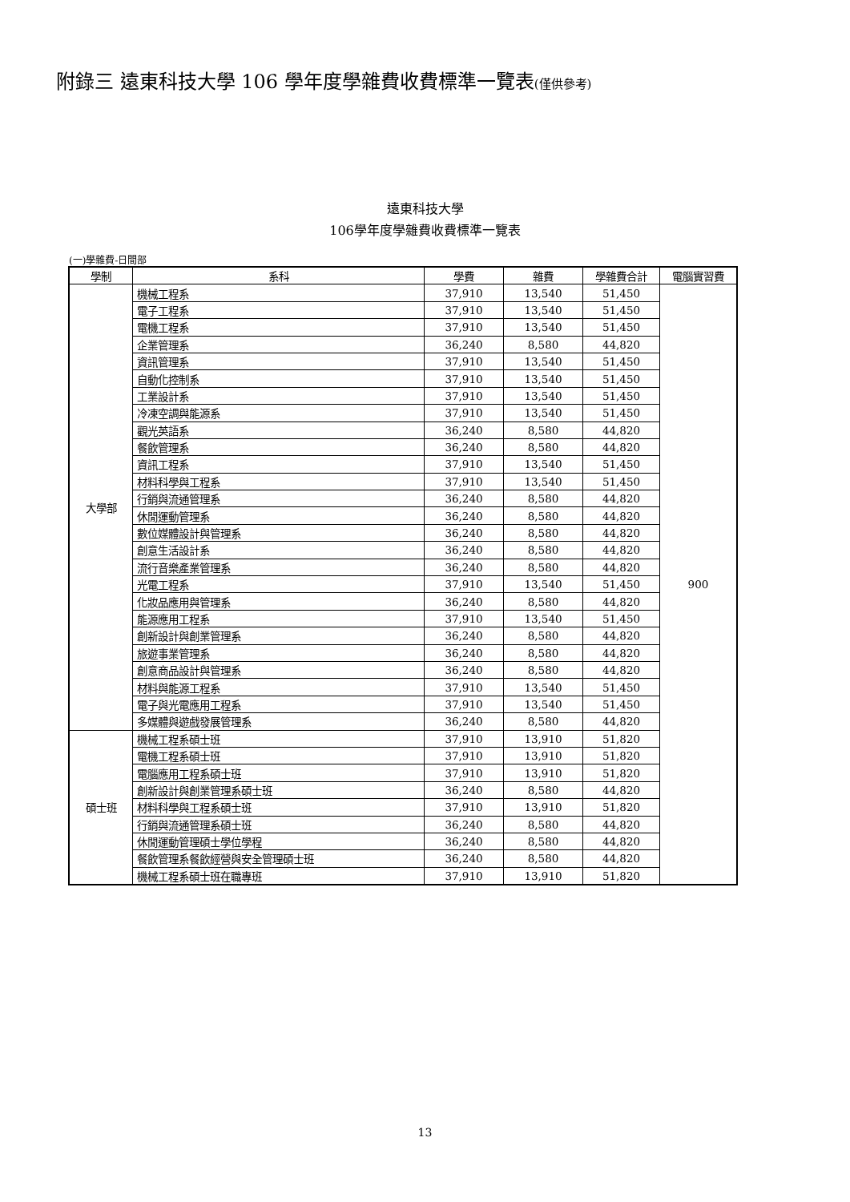附錄三 遠東科技大學 106 學年度學雜費收費標準一覽表(僅供參考)
遠東科技大學
106學年度學雜費收費標準一覽表
(一)學雜費-日間部
| 學制 | 系科 | 學費 | 雜費 | 學雜費合計 | 電腦實習費 |
| --- | --- | --- | --- | --- | --- |
| 大學部 | 機械工程系 | 37,910 | 13,540 | 51,450 | 900 |
| | 電子工程系 | 37,910 | 13,540 | 51,450 | |
| | 電機工程系 | 37,910 | 13,540 | 51,450 | |
| | 企業管理系 | 36,240 | 8,580 | 44,820 | |
| | 資訊管理系 | 37,910 | 13,540 | 51,450 | |
| | 自動化控制系 | 37,910 | 13,540 | 51,450 | |
| | 工業設計系 | 37,910 | 13,540 | 51,450 | |
| | 冷凍空調與能源系 | 37,910 | 13,540 | 51,450 | |
| | 觀光英語系 | 36,240 | 8,580 | 44,820 | |
| | 餐飲管理系 | 36,240 | 8,580 | 44,820 | |
| | 資訊工程系 | 37,910 | 13,540 | 51,450 | |
| | 材料科學與工程系 | 37,910 | 13,540 | 51,450 | |
| | 行銷與流通管理系 | 36,240 | 8,580 | 44,820 | |
| | 休閒運動管理系 | 36,240 | 8,580 | 44,820 | |
| | 數位媒體設計與管理系 | 36,240 | 8,580 | 44,820 | |
| | 創意生活設計系 | 36,240 | 8,580 | 44,820 | |
| | 流行音樂產業管理系 | 36,240 | 8,580 | 44,820 | |
| | 光電工程系 | 37,910 | 13,540 | 51,450 | |
| | 化妝品應用與管理系 | 36,240 | 8,580 | 44,820 | |
| | 能源應用工程系 | 37,910 | 13,540 | 51,450 | |
| | 創新設計與創業管理系 | 36,240 | 8,580 | 44,820 | |
| | 旅遊事業管理系 | 36,240 | 8,580 | 44,820 | |
| | 創意商品設計與管理系 | 36,240 | 8,580 | 44,820 | |
| | 材料與能源工程系 | 37,910 | 13,540 | 51,450 | |
| | 電子與光電應用工程系 | 37,910 | 13,540 | 51,450 | |
| | 多媒體與遊戲發展管理系 | 36,240 | 8,580 | 44,820 | |
| 碩士班 | 機械工程系碩士班 | 37,910 | 13,910 | 51,820 | |
| | 電機工程系碩士班 | 37,910 | 13,910 | 51,820 | |
| | 電腦應用工程系碩士班 | 37,910 | 13,910 | 51,820 | |
| | 創新設計與創業管理系碩士班 | 36,240 | 8,580 | 44,820 | |
| | 材料科學與工程系碩士班 | 37,910 | 13,910 | 51,820 | |
| | 行銷與流通管理系碩士班 | 36,240 | 8,580 | 44,820 | |
| | 休閒運動管理碩士學位學程 | 36,240 | 8,580 | 44,820 | |
| | 餐飲管理系餐飲經營與安全管理碩士班 | 36,240 | 8,580 | 44,820 | |
| | 機械工程系碩士班在職專班 | 37,910 | 13,910 | 51,820 | |
13